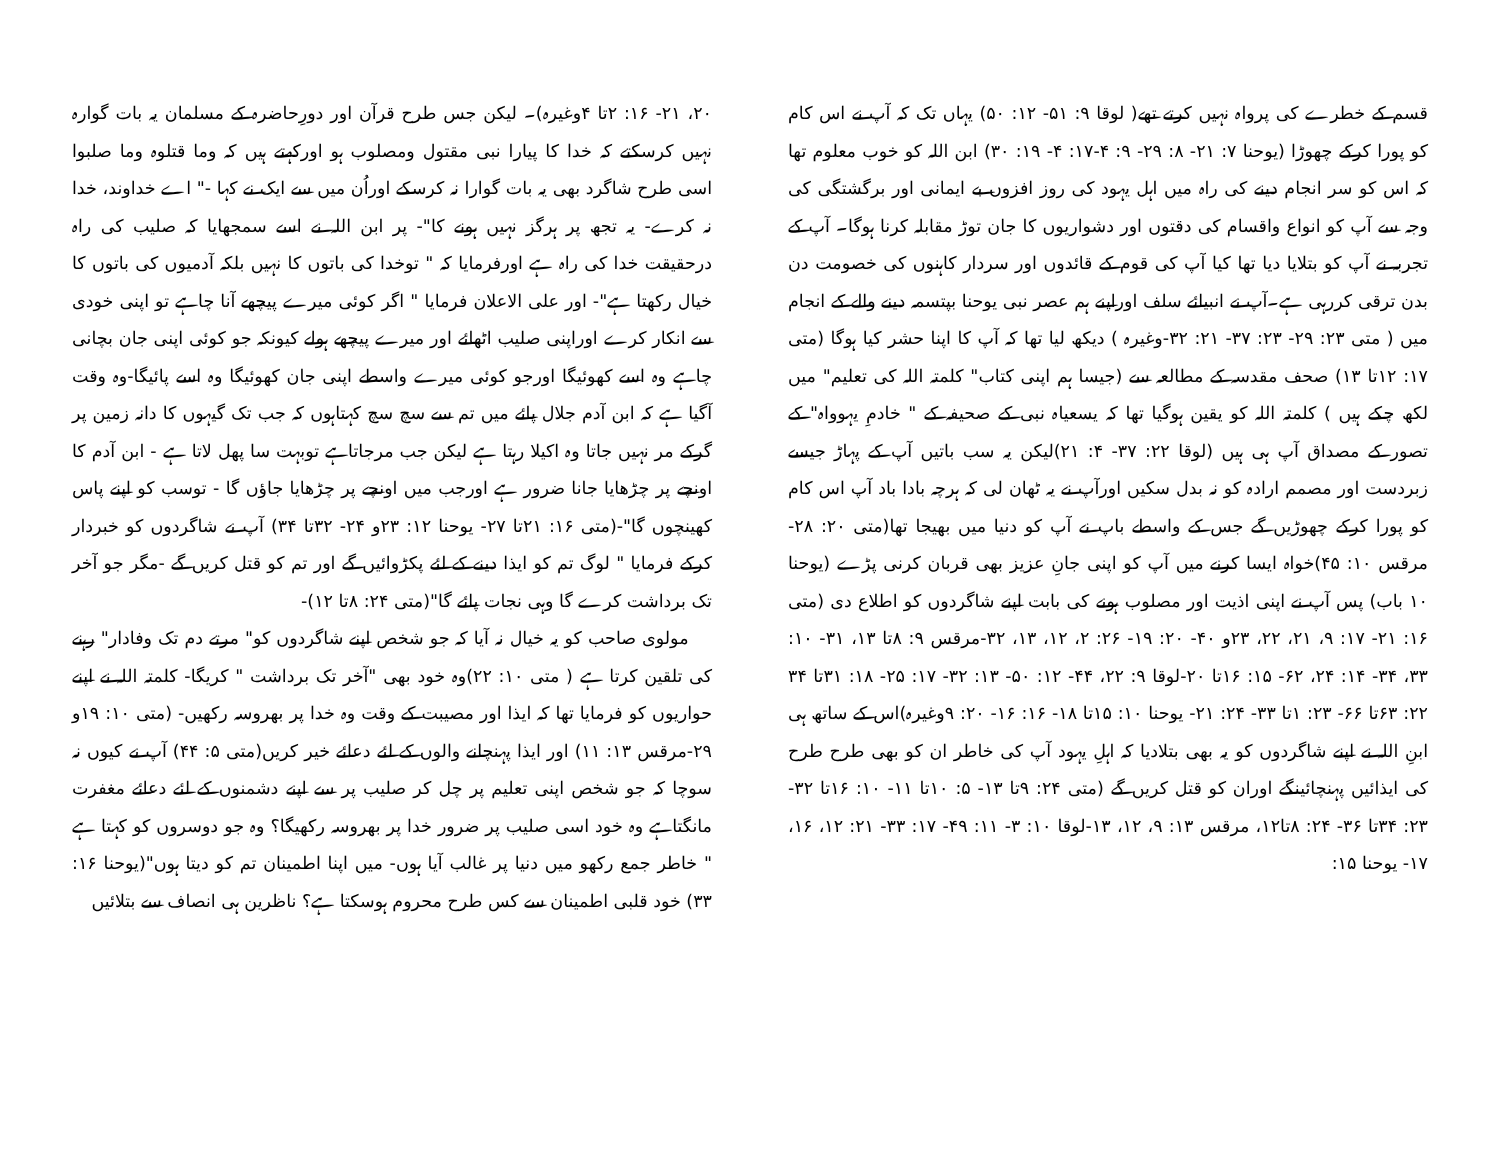قسم کے خطرے کی پرواہ نہیں کرتے تھے( لوقا ۹: ۵۱- ۱۲: ۵۰) یہاں تک کہ آپ نے اس کام کو پورا کرکے چھوڑا (یوحنا ۷: ۲۱- ۸: ۲۹- ۹: ۴-۱۷: ۴- ۱۹: ۳۰) ابن اللہ کو خوب معلوم تھا کہ اس کو سر انجام دینے کی راہ میں اہل یہود کی روز افزوں بے ایمانی اور برگشتگی کی وجہ سے آپ کو انواع واقسام کی دقتوں اور دشواریوں کا جان توڑ مقابلہ کرنا ہوگا۔ آپ کے تجربہ نے آپ کو بتلایا دیا تھا کیا آپ کی قوم کے قائدوں اور سردار کاہنوں کی خصومت دن بدن ترقی کررہی ہے۔آپ نے انبیائے سلف اوراپنے ہم عصر نبی یوحنا بپتسمہ دینے والے کے انجام میں ( متی ۲۳: ۲۹- ۲۳: ۳۷- ۲۱: ۳۲-وغیرہ ) دیکھ لیا تھا کہ آپ کا اپنا حشر کیا ہوگا (متی ۱۷: ۱۲تا ۱۳) صحف مقدسہ کے مطالعہ سے (جیسا ہم اپنی کتاب" کلمتہ اللہ کی تعلیم" میں لکھ چکے ہیں ) کلمتہ اللہ کو یقین ہوگیا تھا کہ یسعیاہ نبی کے صحیفہ کے " خادمِ یہوواہ" کے تصور کے مصداق آپ ہی ہیں (لوقا ۲۲: ۳۷- ۴: ۲۱)لیکن یہ سب باتیں آپ کے پہاڑ جیسے زبردست اور مصمم ارادہ کو نہ بدل سکیں اورآپ نے یہ ٹھان لی کہ ہرچہ بادا باد آپ اس کام کو پورا کرکے چھوڑیں گے جس کے واسطے باپ نے آپ کو دنیا میں بھیجا تھا(متی ۲۰: ۲۸- مرقس ۱۰: ۴۵)خواہ ایسا کرنے میں آپ کو اپنی جانِ عزیز بھی قربان کرنی پڑے (یوحنا ۱۰ باب) پس آپ نے اپنی اذیت اور مصلوب ہونے کی بابت اپنے شاگردوں کو اطلاع دی (متی ۱۶: ۲۱- ۱۷: ۹، ۲۱، ۲۲، ۲۳و ۴۰- ۲۰: ۱۹- ۲۶: ۲، ۱۲، ۱۳، ۳۲-مرقس ۹: ۸تا ۱۳، ۳۱- ۱۰: ۳۳، ۳۴- ۱۴: ۲۴، ۶۲- ۱۵: ۱۶تا ۲۰-لوقا ۹: ۲۲، ۴۴- ۱۲: ۵۰- ۱۳: ۳۲- ۱۷: ۲۵- ۱۸: ۳۱تا ۳۴ ۲۲: ۶۳تا ۶۶- ۲۳: ۱تا ۳۳- ۲۴: ۲۱- یوحنا ۱۰: ۱۵تا ۱۸- ۱۶: ۱۶- ۲۰: ۹وغیرہ)اس کے ساتھ ہی ابنِ اللہ نے اپنے شاگردوں کو یہ بھی بتلادیا کہ اہلِ یہود آپ کی خاطر ان کو بھی طرح طرح کی ایذائیں پہنچائینگے اوران کو قتل کریں گے (متی ۲۴: ۹تا ۱۳- ۵: ۱۰تا ۱۱- ۱۰: ۱۶تا ۳۲- ۲۳: ۳۴تا ۳۶- ۲۴: ۸تا۱۲، مرقس ۱۳: ۹، ۱۲، ۱۳-لوقا ۱۰: ۳- ۱۱: ۴۹- ۱۷: ۳۳- ۲۱: ۱۲، ۱۶، ۱۷- یوحنا ۱۵:
۲۰، ۲۱- ۱۶: ۲تا ۴وغیرہ)۔ لیکن جس طرح قرآن اور دورِحاضرہ کے مسلمان یہ بات گوارہ نہیں کرسکتے کہ خدا کا پیارا نبی مقتول ومصلوب ہو اورکہتے ہیں کہ وما قتلوہ وما صلبوا اسی طرح شاگرد بھی یہ بات گوارا نہ کرسکے اوراُن میں سے ایک نے کہا -" اے خداوند، خدا نہ کرے- یہ تجھ پر ہرگز نہیں ہونے کا"- پر ابن اللہ نے اسے سمجھایا کہ صلیب کی راہ درحقیقت خدا کی راہ ہے اورفرمایا کہ " توخدا کی باتوں کا نہیں بلکہ آدمیوں کی باتوں کا خیال رکھتا ہے"- اور علی الاعلان فرمایا " اگر کوئی میرے پیچھے آنا چاہے تو اپنی خودی سے انکار کرے اوراپنی صلیب اٹھائے اور میرے پیچھے ہولے کیونکہ جو کوئی اپنی جان بچانی چاہے وہ اسے کھوئیگا اورجو کوئی میرے واسطے اپنی جان کھوئیگا وہ اسے پائیگا-وہ وقت آگیا ہے کہ ابن آدم جلال پائے میں تم سے سچ سچ کہتاہوں کہ جب تک گیہوں کا دانہ زمین پر گرکے مر نہیں جاتا وہ اکیلا رہتا ہے لیکن جب مرجاتاہے توبہت سا پھل لاتا ہے - ابن آدم کا اونچے پر چڑھایا جانا ضرور ہے اورجب میں اونچے پر چڑھایا جاؤں گا - توسب کو اپنے پاس کھینچوں گا"-(متی ۱۶: ۲۱تا ۲۷- یوحنا ۱۲: ۲۳و ۲۴- ۳۲تا ۳۴) آپ نے شاگردوں کو خبردار کرکے فرمایا " لوگ تم کو ایذا دینے کے لئے پکڑوائیں گے اور تم کو قتل کریں گے -مگر جو آخر تک برداشت کرے گا وہی نجات پائے گا"(متی ۲۴: ۸تا ۱۲)-
مولوی صاحب کو یہ خیال نہ آیا کہ جو شخص اپنے شاگردوں کو" مرتے دم تک وفادار" رہنے کی تلقین کرتا ہے ( متی ۱۰: ۲۲)وہ خود بھی "آخر تک برداشت " کریگا- کلمتہ اللہ نے اپنے حواریوں کو فرمایا تھا کہ ایذا اور مصیبت کے وقت وہ خدا پر بھروسہ رکھیں- (متی ۱۰: ۱۹و ۲۹-مرقس ۱۳: ۱۱) اور ایذا پہنچانے والوں کے لئے دعائے خیر کریں(متی ۵: ۴۴) آپ نے کیوں نہ سوچا کہ جو شخص اپنی تعلیم پر چل کر صلیب پر سے اپنے دشمنوں کے لئے دعائے مغفرت مانگتاہے وہ خود اسی صلیب پر ضرور خدا پر بھروسہ رکھیگا؟ وہ جو دوسروں کو کہتا ہے " خاطر جمع رکھو میں دنیا پر غالب آیا ہوں- میں اپنا اطمینان تم کو دیتا ہوں"(یوحنا ۱۶: ۳۳) خود قلبی اطمینان سے کس طرح محروم ہوسکتا ہے؟ ناظرین ہی انصاف سے بتلائیں